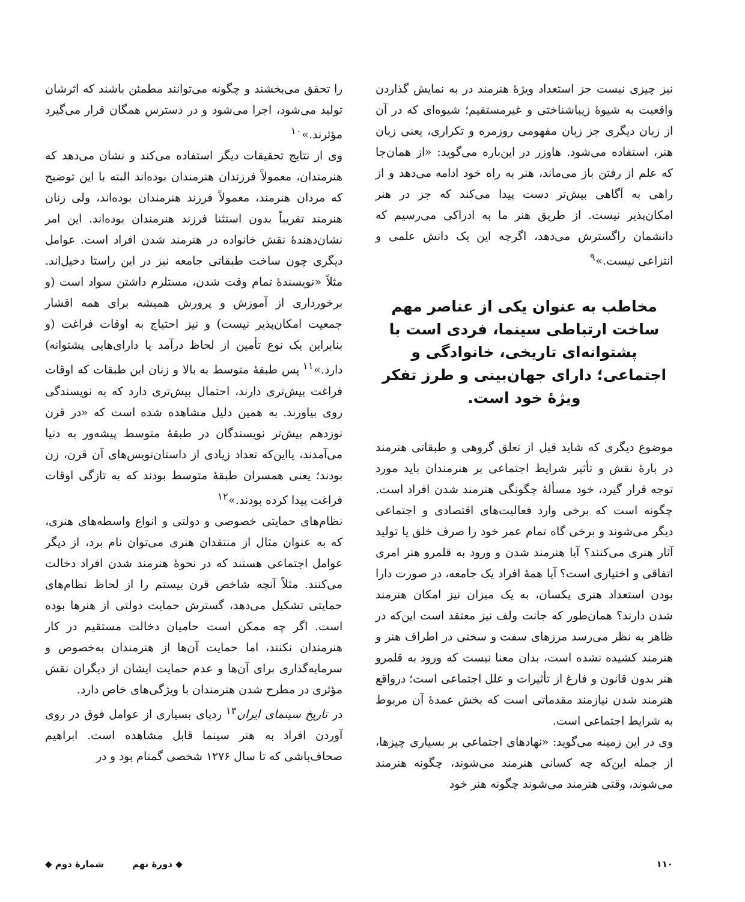نیز چیزی نیست جز استعداد ویژهٔ هنرمند در به نمایش گذاردن واقعیت به شیوهٔ زیباشناختی و غیرمستقیم؛ شیوه‌ای که در آن از زبان دیگری جز زبان مفهومی روزمره و تکراری، یعنی زبان هنر، استفاده می‌شود. هاوزر در این‌باره می‌گوید: «از همان‌جا که علم از رفتن باز می‌ماند، هنر به راه خود ادامه می‌دهد و از راهی به آگاهی بیش‌تر دست پیدا می‌کند که جز در هنر امکان‌پذیر نیست. از طریق هنر ما به ادراکی می‌رسیم که دانشمان راگسترش می‌دهد، اگرچه این یک دانش علمی و انتزاعی نیست.»<sup>۹</sup>
مخاطب به عنوان یکی از عناصر مهم ساخت ارتباطی سینما، فردی است با پشتوانه‌ای تاریخی، خانوادگی و اجتماعی؛ دارای جهان‌بینی و طرز تفکر ویژهٔ خود است.
موضوع دیگری که شاید قبل از تعلق گروهی و طبقاتی هنرمند در بارهٔ نقش و تأثیر شرایط اجتماعی بر هنرمندان باید مورد توجه قرار گیرد، خود مسألهٔ چگونگی هنرمند شدن افراد است. چگونه است که برخی وارد فعالیت‌های اقتصادی و اجتماعی دیگر می‌شوند و برخی گاه تمام عمر خود را صرف خلق یا تولید آثار هنری می‌کنند؟ آیا هنرمند شدن و ورود به قلمرو هنر امری اتفاقی و اختیاری است؟ آیا همهٔ افراد یک جامعه، در صورت دارا بودن استعداد هنری یکسان، به یک میزان نیز امکان هنرمند شدن دارند؟ همان‌طور که جانت ولف نیز معتقد است این‌که در ظاهر به نظر می‌رسد مرزهای سفت و سختی در اطراف هنر و هنرمند کشیده نشده است، بدان معنا نیست که ورود به قلمرو هنر بدون قانون و فارغ از تأثیرات و علل اجتماعی است؛ درواقع هنرمند شدن نیازمند مقدماتی است که بخش عمدهٔ آن مربوط به شرایط اجتماعی است.
وی در این زمینه می‌گوید: «نهادهای اجتماعی بر بسیاری چیزها، از جمله این‌که چه کسانی هنرمند می‌شوند، چگونه هنرمند می‌شوند، وقتی هنرمند می‌شوند چگونه هنر خود
را تحقق می‌بخشند و چگونه می‌توانند مطمئن باشند که اثرشان تولید می‌شود، اجرا می‌شود و در دسترس همگان قرار می‌گیرد مؤثرند.»<sup>۱۰</sup>
وی از نتایج تحقیقات دیگر استفاده می‌کند و نشان می‌دهد که هنرمندان، معمولاً فرزندان هنرمندان بوده‌اند البته با این توضیح که مردان هنرمند، معمولاً فرزند هنرمندان بوده‌اند، ولی زنان هنرمند تقریباً بدون استثنا فرزند هنرمندان بوده‌اند. این امر نشان‌دهندهٔ نقش خانواده در هنرمند شدن افراد است. عوامل دیگری چون ساخت طبقاتی جامعه نیز در این راستا دخیل‌اند. مثلاً «نویسندهٔ تمام وقت شدن، مستلزم داشتن سواد است (و برخورداری از آموزش و پرورش همیشه برای همه اقشار جمعیت امکان‌پذیر نیست) و نیز احتیاج به اوقات فراغت (و بنابراین یک نوع تأمین از لحاظ درآمد یا دارای‌هایی پشتوانه) دارد.»<sup>۱۱</sup> پس طبقهٔ متوسط به بالا و زنان این طبقات که اوقات فراغت بیش‌تری دارند، احتمال بیش‌تری دارد که به نویسندگی روی بیاورند. به همین دلیل مشاهده شده است که «در قرن نوزدهم بیش‌تر نویسندگان در طبقهٔ متوسط پیشه‌ور به دنیا می‌آمدند، یااین‌که تعداد زیادی از داستان‌نویس‌های آن قرن، زن بودند؛ یعنی همسران طبقهٔ متوسط بودند که به تازگی اوقات فراغت پیدا کرده بودند.»<sup>۱۲</sup>
نظام‌های حمایتی خصوصی و دولتی و انواع واسطه‌های هنری، که به عنوان مثال از منتقدان هنری می‌توان نام برد، از دیگر عوامل اجتماعی هستند که در نحوهٔ هنرمند شدن افراد دخالت می‌کنند. مثلاً آنچه شاخص قرن بیستم را از لحاظ نظام‌های حمایتی تشکیل می‌دهد، گسترش حمایت دولتی از هنرها بوده است. اگر چه ممکن است حامیان دخالت مستقیم در کار هنرمندان نکنند، اما حمایت آن‌ها از هنرمندان به‌خصوص و سرمایه‌گذاری برای آن‌ها و عدم حمایت ایشان از دیگران نقش مؤثری در مطرح شدن هنرمندان با ویژگی‌های خاص دارد.
در تاریخ سینمای ایران<sup>۱۳</sup> ردپای بسیاری از عوامل فوق در روی آوردن افراد به هنر سینما قابل مشاهده است. ابراهیم صحاف‌باشی که تا سال ۱۲۷۶ شخصی گمنام بود و در
۱۱۰ ◆ دورهٔ نهم شمارهٔ دوم ◆